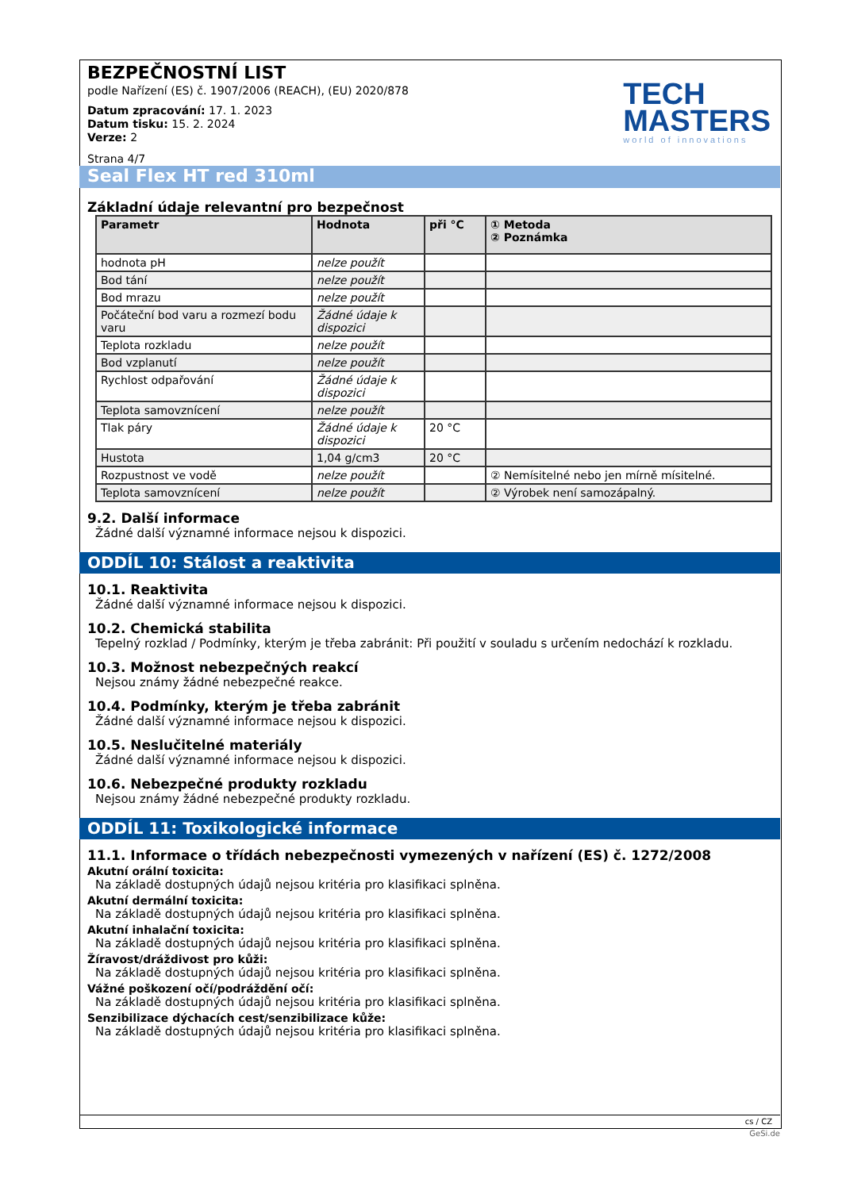BEZPEČNOSTNÍ LIST
podle Nařízení (ES) č. 1907/2006 (REACH), (EU) 2020/878
Datum zpracování: 17. 1. 2023
Datum tisku: 15. 2. 2024
Verze: 2
Strana 4/7
TECH
MASTERS
world of innovations
Seal Flex HT red 310ml
Základní údaje relevantní pro bezpečnost
| Parametr | Hodnota | při °C | ① Metoda ② Poznámka |
| --- | --- | --- | --- |
| hodnota pH | nelze použít | | |
| Bod tání | nelze použít | | |
| Bod mrazu | nelze použít | | |
| Počáteční bod varu a rozmezí bodu varu | Žádné údaje k dispozici | | |
| Teplota rozkladu | nelze použít | | |
| Bod vzplanutí | nelze použít | | |
| Rychlost odpařování | Žádné údaje k dispozici | | |
| Teplota samovznícení | nelze použít | | |
| Tlak páry | Žádné údaje k dispozici | 20 °C | |
| Hustota | 1,04 g/cm3 | 20 °C | |
| Rozpustnost ve vodě | nelze použít | | ② Nemísitelné nebo jen mírně mísitelné. |
| Teplota samovznícení | nelze použít | | ② Výrobek není samozápalný. |
9.2. Další informace
Žádné další významné informace nejsou k dispozici.
ODDÍL 10: Stálost a reaktivita
10.1. Reaktivita
Žádné další významné informace nejsou k dispozici.
10.2. Chemická stabilita
Tepelný rozklad / Podmínky, kterým je třeba zabránit: Při použití v souladu s určením nedochází k rozkladu.
10.3. Možnost nebezpečných reakcí
Nejsou známy žádné nebezpečné reakce.
10.4. Podmínky, kterým je třeba zabránit
Žádné další významné informace nejsou k dispozici.
10.5. Neslučitelné materiály
Žádné další významné informace nejsou k dispozici.
10.6. Nebezpečné produkty rozkladu
Nejsou známy žádné nebezpečné produkty rozkladu.
ODDÍL 11: Toxikologické informace
11.1. Informace o třídách nebezpečnosti vymezených v nařízení (ES) č. 1272/2008
Akutní orální toxicita:
Na základě dostupných údajů nejsou kritéria pro klasifikaci splněna.
Akutní dermální toxicita:
Na základě dostupných údajů nejsou kritéria pro klasifikaci splněna.
Akutní inhalační toxicita:
Na základě dostupných údajů nejsou kritéria pro klasifikaci splněna.
Žíravost/dráždivost pro kůži:
Na základě dostupných údajů nejsou kritéria pro klasifikaci splněna.
Vážné poškození očí/podráždění očí:
Na základě dostupných údajů nejsou kritéria pro klasifikaci splněna.
Senzibilizace dýchacích cest/senzibilizace kůže:
Na základě dostupných údajů nejsou kritéria pro klasifikaci splněna.
cs / CZ
GeSi.de